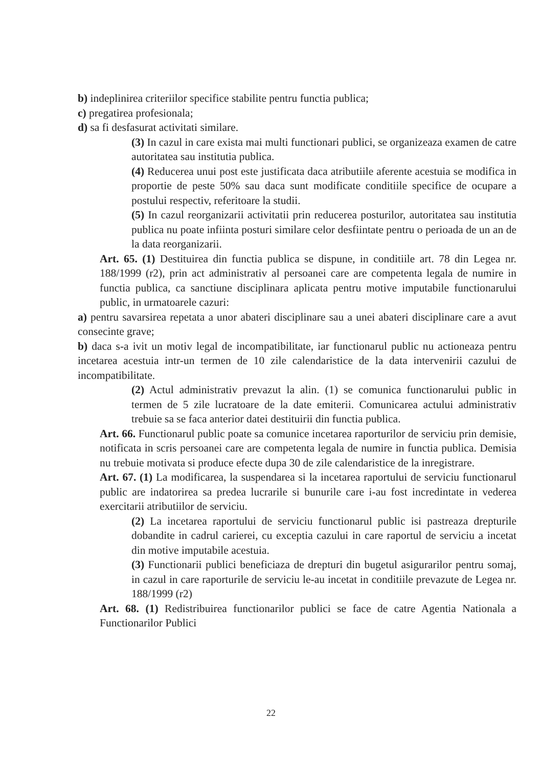b) indeplinirea criteriilor specifice stabilite pentru functia publica;
c) pregatirea profesionala;
d) sa fi desfasurat activitati similare.
(3) In cazul in care exista mai multi functionari publici, se organizeaza examen de catre autoritatea sau institutia publica.
(4) Reducerea unui post este justificata daca atributiile aferente acestuia se modifica in proportie de peste 50% sau daca sunt modificate conditiile specifice de ocupare a postului respectiv, referitoare la studii.
(5) In cazul reorganizarii activitatii prin reducerea posturilor, autoritatea sau institutia publica nu poate infiinta posturi similare celor desfiintate pentru o perioada de un an de la data reorganizarii.
Art. 65. (1) Destituirea din functia publica se dispune, in conditiile art. 78 din Legea nr. 188/1999 (r2), prin act administrativ al persoanei care are competenta legala de numire in functia publica, ca sanctiune disciplinara aplicata pentru motive imputabile functionarului public, in urmatoarele cazuri:
a) pentru savarsirea repetata a unor abateri disciplinare sau a unei abateri disciplinare care a avut consecinte grave;
b) daca s-a ivit un motiv legal de incompatibilitate, iar functionarul public nu actioneaza pentru incetarea acestuia intr-un termen de 10 zile calendaristice de la data intervenirii cazului de incompatibilitate.
(2) Actul administrativ prevazut la alin. (1) se comunica functionarului public in termen de 5 zile lucratoare de la date emiterii. Comunicarea actului administrativ trebuie sa se faca anterior datei destituirii din functia publica.
Art. 66. Functionarul public poate sa comunice incetarea raporturilor de serviciu prin demisie, notificata in scris persoanei care are competenta legala de numire in functia publica. Demisia nu trebuie motivata si produce efecte dupa 30 de zile calendaristice de la inregistrare.
Art. 67. (1) La modificarea, la suspendarea si la incetarea raportului de serviciu functionarul public are indatorirea sa predea lucrarile si bunurile care i-au fost incredintate in vederea exercitarii atributiilor de serviciu.
(2) La incetarea raportului de serviciu functionarul public isi pastreaza drepturile dobandite in cadrul carierei, cu exceptia cazului in care raportul de serviciu a incetat din motive imputabile acestuia.
(3) Functionarii publici beneficiaza de drepturi din bugetul asigurarilor pentru somaj, in cazul in care raporturile de serviciu le-au incetat in conditiile prevazute de Legea nr. 188/1999 (r2)
Art. 68. (1) Redistribuirea functionarilor publici se face de catre Agentia Nationala a Functionarilor Publici
22